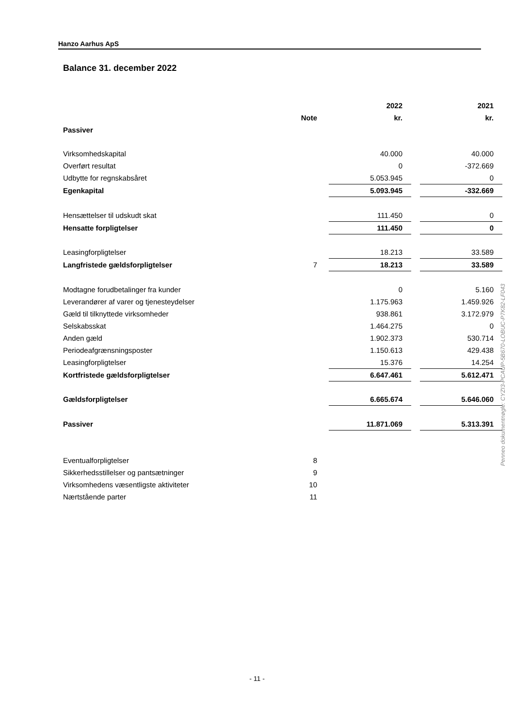Hanzo Aarhus ApS
Balance 31. december 2022
| | | | 2022 | | 2021 |
| --- | --- | --- | --- | --- | --- |
| | Note | | kr. | | kr. |
| Passiver | | | | | |
| Virksomhedskapital | | | 40.000 | | 40.000 |
| Overført resultat | | | 0 | | -372.669 |
| Udbytte for regnskabsåret | | | 5.053.945 | | 0 |
| Egenkapital | | | 5.093.945 | | -332.669 |
| Hensættelser til udskudt skat | | | 111.450 | | 0 |
| Hensatte forpligtelser | | | 111.450 | | 0 |
| Leasingforpligtelser | | | 18.213 | | 33.589 |
| Langfristede gældsforpligtelser | 7 | | 18.213 | | 33.589 |
| Modtagne forudbetalinger fra kunder | | | 0 | | 5.160 |
| Leverandører af varer og tjenesteydelser | | | 1.175.963 | | 1.459.926 |
| Gæld til tilknyttede virksomheder | | | 938.861 | | 3.172.979 |
| Selskabsskat | | | 1.464.275 | | 0 |
| Anden gæld | | | 1.902.373 | | 530.714 |
| Periodeafgrænsningsposter | | | 1.150.613 | | 429.438 |
| Leasingforpligtelser | | | 15.376 | | 14.254 |
| Kortfristede gældsforpligtelser | | | 6.647.461 | | 5.612.471 |
| Gældsforpligtelser | | | 6.665.674 | | 5.646.060 |
| Passiver | | | 11.871.069 | | 5.313.391 |
| Eventualforpligtelser | 8 | | | | |
| Sikkerhedsstillelser og pantsætninger | 9 | | | | |
| Virksomhedens væsentligste aktiviteter | 10 | | | | |
| Nærtstående parter | 11 | | | | |
Penneo dokumentnøgle: CYZI3-PCAUP-5B670-LOBUC-P7K82-LF043
- 11 -